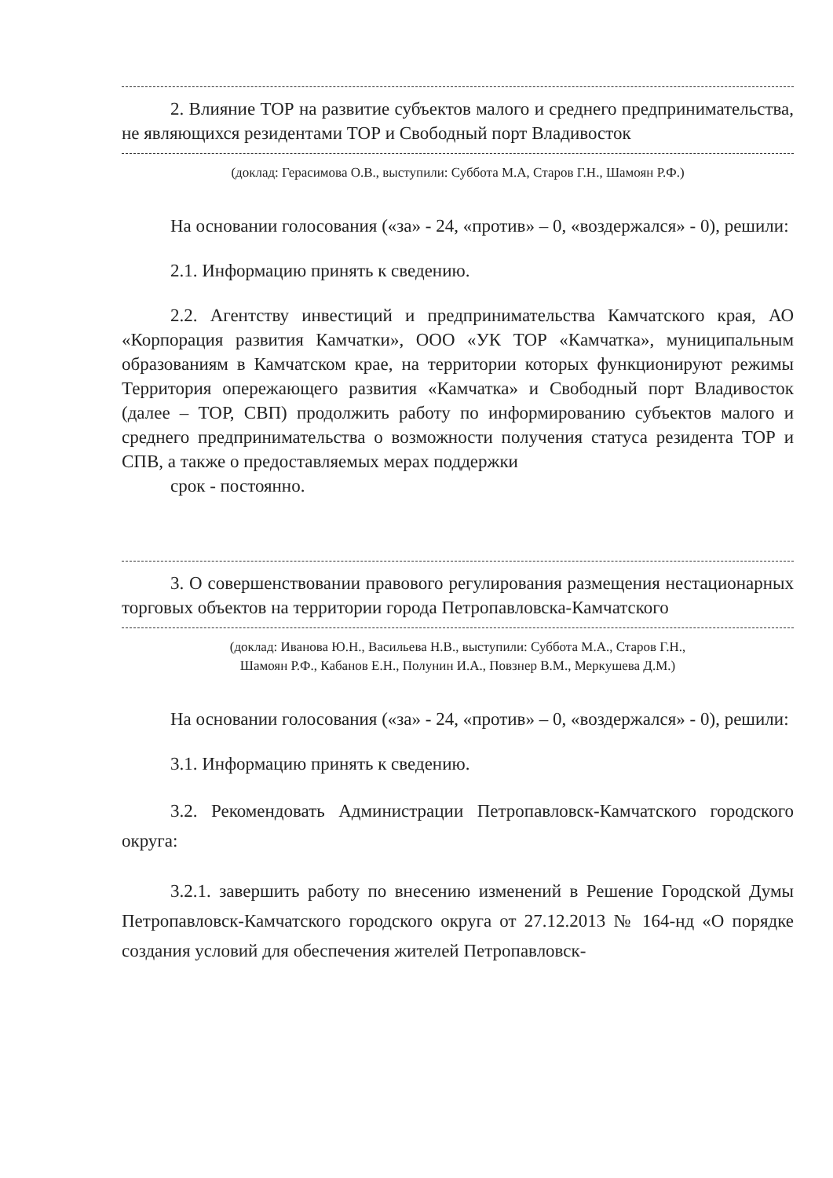2. Влияние ТОР на развитие субъектов малого и среднего предпринимательства, не являющихся резидентами ТОР и Свободный порт Владивосток
(доклад: Герасимова О.В., выступили: Суббота М.А, Старов Г.Н., Шамоян Р.Ф.)
На основании голосования («за» - 24, «против» – 0, «воздержался» - 0), решили:
2.1. Информацию принять к сведению.
2.2. Агентству инвестиций и предпринимательства Камчатского края, АО «Корпорация развития Камчатки», ООО «УК ТОР «Камчатка», муниципальным образованиям в Камчатском крае, на территории которых функционируют режимы Территория опережающего развития «Камчатка» и Свободный порт Владивосток (далее – ТОР, СВП) продолжить работу по информированию субъектов малого и среднего предпринимательства о возможности получения статуса резидента ТОР и СПВ, а также о предоставляемых мерах поддержки
срок - постоянно.
3. О совершенствовании правового регулирования размещения нестационарных торговых объектов на территории города Петропавловска-Камчатского
(доклад: Иванова Ю.Н., Васильева Н.В., выступили: Суббота М.А., Старов Г.Н.,
Шамоян Р.Ф., Кабанов Е.Н., Полунин И.А., Повзнер В.М., Меркушева Д.М.)
На основании голосования («за» - 24, «против» – 0, «воздержался» - 0), решили:
3.1. Информацию принять к сведению.
3.2. Рекомендовать Администрации Петропавловск-Камчатского городского округа:
3.2.1. завершить работу по внесению изменений в Решение Городской Думы Петропавловск-Камчатского городского округа от 27.12.2013 № 164-нд «О порядке создания условий для обеспечения жителей Петропавловск-